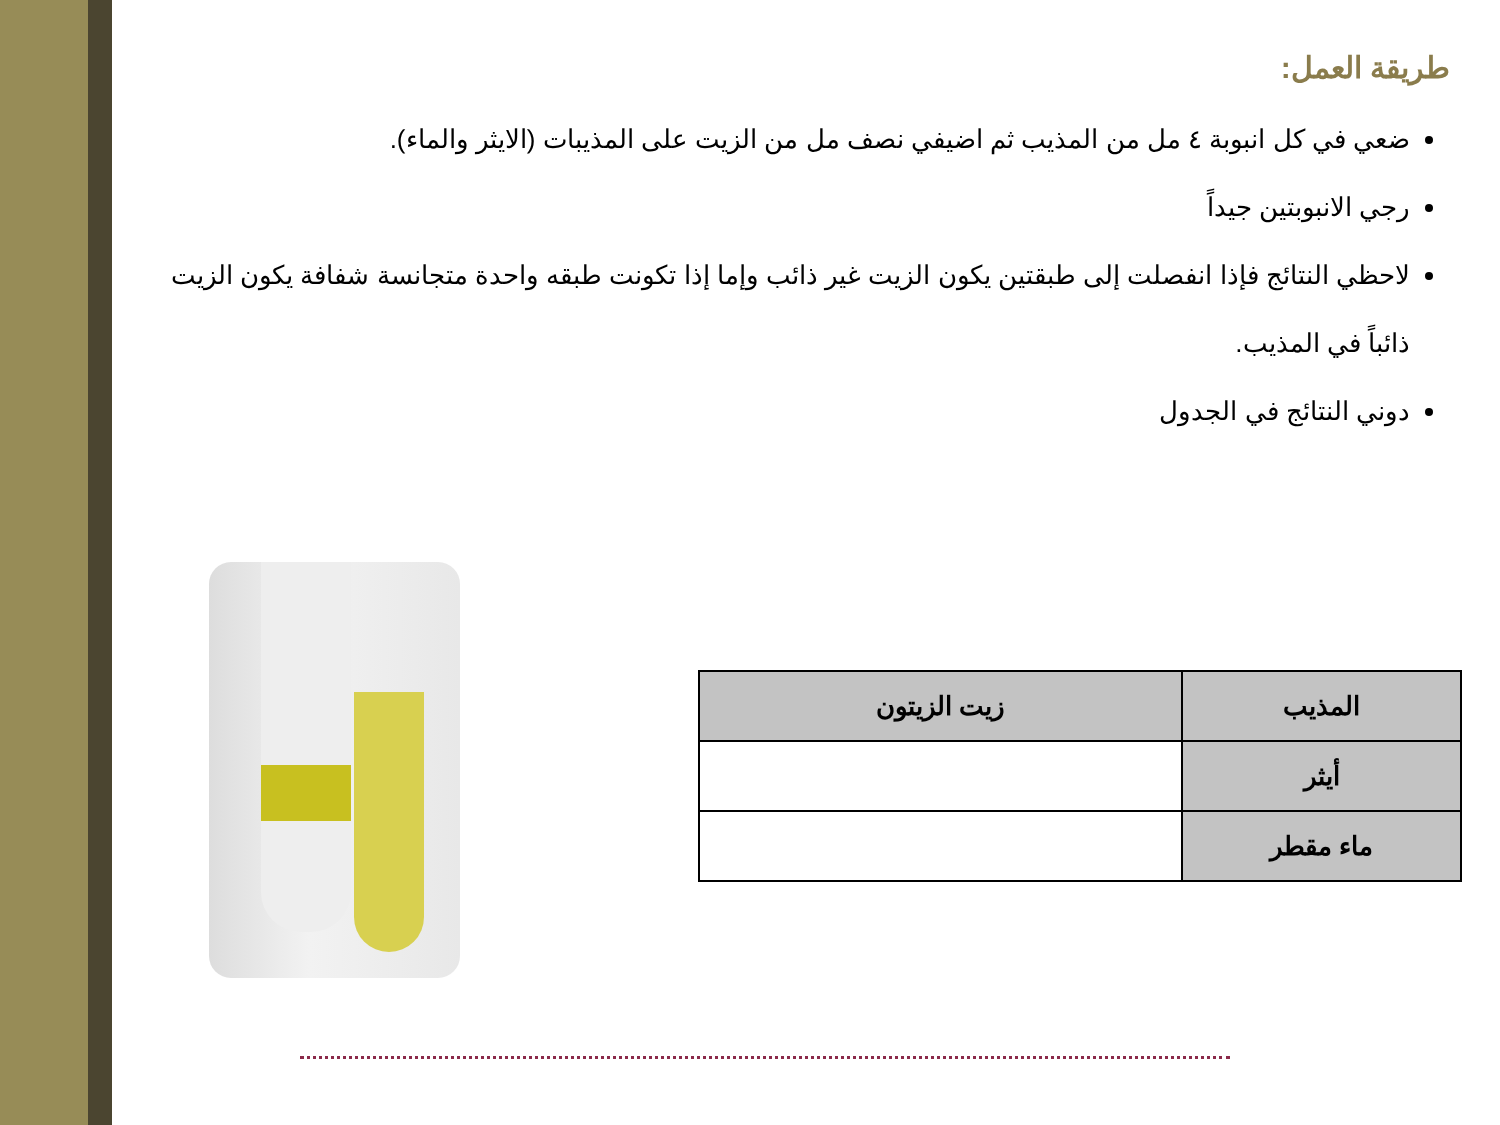طريقة العمل:
ضعي في كل انبوبة ٤ مل من المذيب ثم اضيفي نصف مل من الزيت على المذيبات (الايثر والماء).
رجي الانبوبتين جيداً
لاحظي النتائج فإذا انفصلت إلى طبقتين يكون الزيت غير ذائب وإما إذا تكونت طبقه واحدة متجانسة شفافة يكون الزيت ذائباً في المذيب.
دوني النتائج في الجدول
| المذيب | زيت الزيتون |
| --- | --- |
| أيثر | |
| ماء مقطر | |